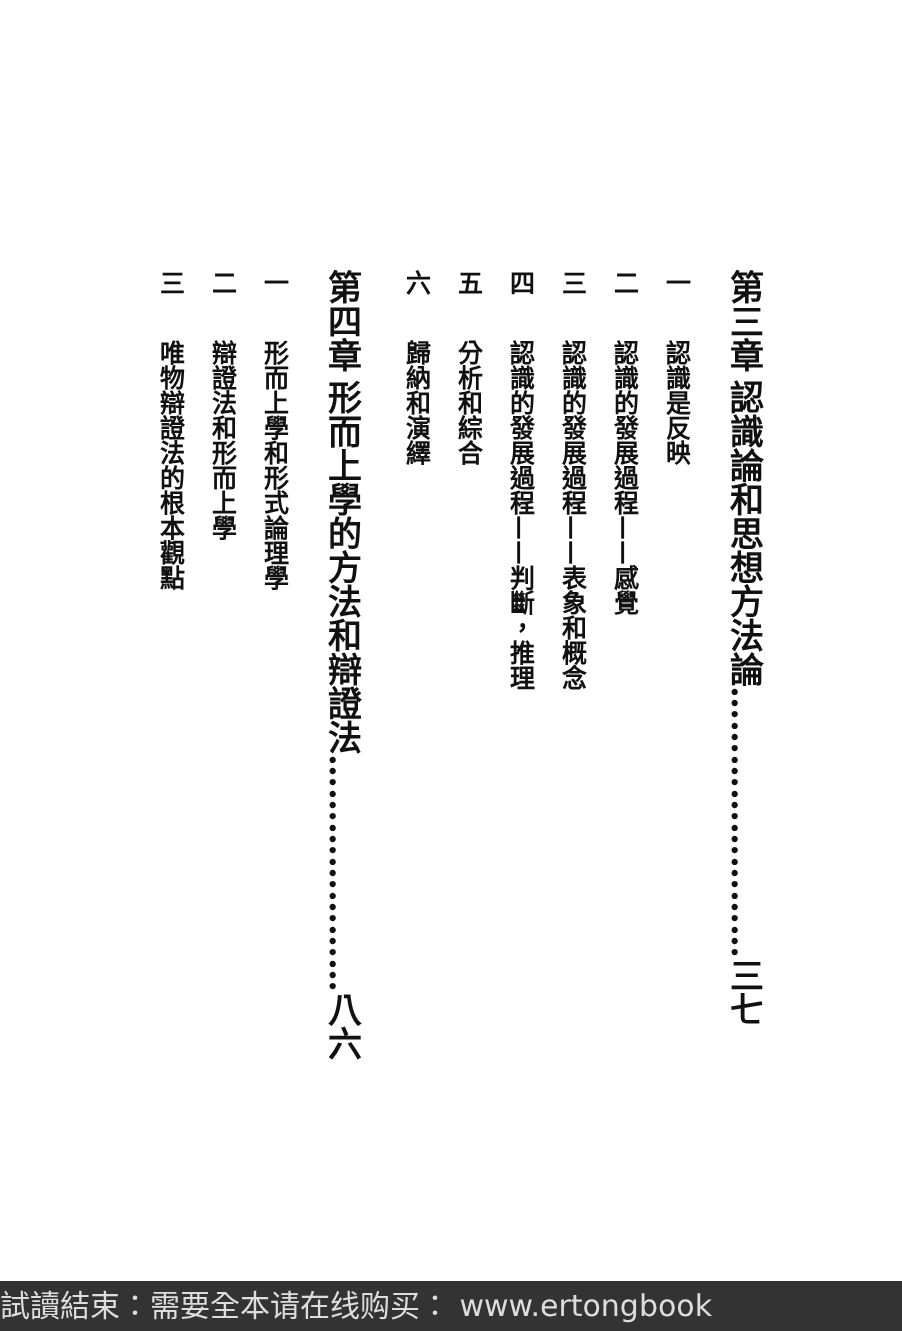第三章認識論和思想方法論……………………三七
一認識是反映
二認識的發展過程——感覺
三認識的發展過程——表象和概念
四認識的發展過程——判斷，推理
五分析和綜合
六歸納和演繹
第四章形而上學的方法和辯證法…………………八六
一形而上學和形式論理學
二辯證法和形而上學
三唯物辯證法的根本觀點
試讀結束：需要全本请在线购买： www.ertongbook